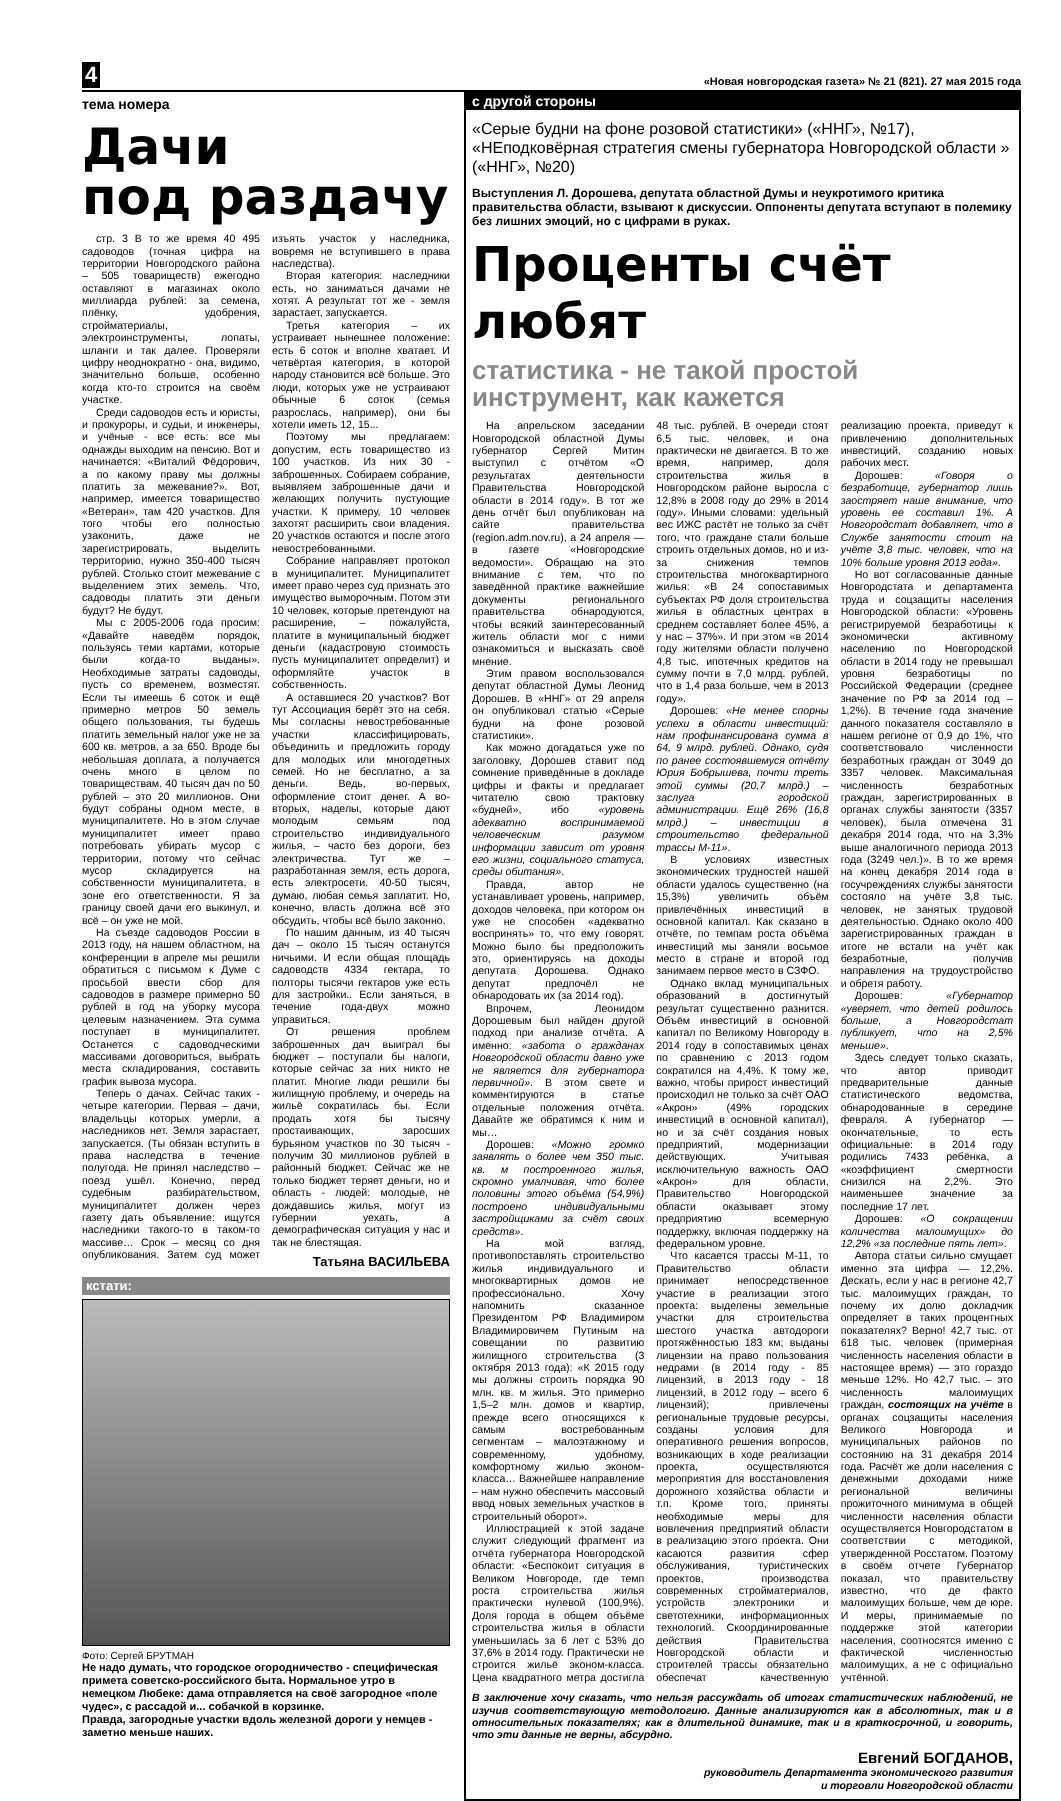4 «Новая новгородская газета» № 21 (821). 27 мая 2015 года
тема номера
Дачи
под раздачу
стр. 3 В то же время 40 495 садоводов (точная цифра на территории Новгородского района – 505 товариществ) ежегодно оставляют в магазинах около миллиарда рублей: за семена, плёнку, удобрения, стройматериалы, электроинструменты, лопаты, шланги и так далее. Проверяли цифру неоднократно - она, видимо, значительно больше, особенно когда кто-то строится на своём участке.
Среди садоводов есть и юристы, и прокуроры, и судьи, и инженеры, и учёные - все есть: все мы однажды выходим на пенсию. Вот и начинается: «Виталий Фёдорович, а по какому праву мы должны платить за межевание?». Вот, например, имеется товарищество «Ветеран», там 420 участков. Для того чтобы его полностью узаконить, даже не зарегистрировать, выделить территорию, нужно 350-400 тысяч рублей. Столько стоит межевание с выделением этих земель. Что, садоводы платить эти деньги будут? Не будут.
Мы с 2005-2006 года просим: «Давайте наведём порядок, пользуясь теми картами, которые были когда-то выданы». Необходимые затраты садоводы, пусть со временем, возместят. Если ты имеешь 6 соток и ещё примерно метров 50 земель общего пользования, ты будешь платить земельный налог уже не за 600 кв. метров, а за 650. Вроде бы небольшая доплата, а получается очень много в целом по товариществам. 40 тысяч дач по 50 рублей – это 20 миллионов. Они будут собраны одном месте, в муниципалитете. Но в этом случае муниципалитет имеет право потребовать убирать мусор с территории, потому что сейчас мусор складируется на собственности муниципалитета, в зоне его ответственности. Я за границу своей дачи его выкинул, и всё – он уже не мой.
На съезде садоводов России в 2013 году, на нашем областном, на конференции в апреле мы решили обратиться с письмом к Думе с просьбой ввести сбор для садоводов в размере примерно 50 рублей в год на уборку мусора целевым назначением. Эта сумма поступает в муниципалитет. Останется с садоводческими массивами договориться, выбрать места складирования, составить график вывоза мусора.
Теперь о дачах. Сейчас таких - четыре категории. Первая – дачи, владельцы которых умерли, а наследников нет. Земля зарастает, запускается. (Ты обязан вступить в права наследства в течение полугода. Не принял наследство – поезд ушёл. Конечно, перед судебным разбирательством, муниципалитет должен через газету дать объявление: ищутся наследники такого-то в таком-то массиве… Срок – месяц со дня опубликования. Затем суд может изъять участок у наследника, вовремя не вступившего в права наследства).
Вторая категория: наследники есть, но заниматься дачами не хотят. А результат тот же - земля зарастает, запускается.
Третья категория – их устраивает нынешнее положение: есть 6 соток и вполне хватает. И четвёртая категория, в которой народу становится всё больше. Это люди, которых уже не устраивают обычные 6 соток (семья разрослась, например), они бы хотели иметь 12, 15...
Поэтому мы предлагаем: допустим, есть товарищество из 100 участков. Из них 30 - заброшенных. Собираем собрание, выявляем заброшенные дачи и желающих получить пустующие участки. К примеру, 10 человек захотят расширить свои владения. 20 участков остаются и после этого невостребованными.
Собрание направляет протокол в муниципалитет. Муниципалитет имеет право через суд признать это имущество выморочным. Потом эти 10 человек, которые претендуют на расширение, – пожалуйста, платите в муниципальный бюджет деньги (кадастровую стоимость пусть муниципалитет определит) и оформляйте участок в собственность.
А оставшиеся 20 участков? Вот тут Ассоциация берёт это на себя. Мы согласны невостребованные участки классифицировать, объединить и предложить городу для молодых или многодетных семей. Но не бесплатно, а за деньги. Ведь, во-первых, оформление стоит денег. А во-вторых, наделы, которые дают молодым семьям под строительство индивидуального жилья, – часто без дороги, без электричества. Тут же – разработанная земля, есть дорога, есть электросети. 40-50 тысяч, думаю, любая семья заплатит. Но, конечно, власть должна всё это обсудить, чтобы всё было законно.
По нашим данным, из 40 тысяч дач – около 15 тысяч останутся ничьими. И если общая площадь садоводств 4334 гектара, то полторы тысячи гектаров уже есть для застройки.. Если заняться, в течение года-двух можно управиться.
От решения проблем заброшенных дач выиграл бы бюджет – поступали бы налоги, которые сейчас за них никто не платит. Многие люди решили бы жилищную проблему, и очередь на жильё сократилась бы. Если продать хотя бы тысячу простаивающих, заросших бурьяном участков по 30 тысяч - получим 30 миллионов рублей в районный бюджет. Сейчас же не только бюджет теряет деньги, но и область - людей: молодые, не дождавшись жилья, могут из губернии уехать, а демографическая ситуация у нас и так не блестящая.
Татьяна ВАСИЛЬЕВА
кстати:
Фото: Сергей БРУТМАН
Не надо думать, что городское огородничество - специфическая примета советско-российского быта. Нормальное утро в немецком Любеке: дама отправляется на своё загородное «поле чудес», с рассадой и... собачкой в корзинке.
Правда, загородные участки вдоль железной дороги у немцев - заметно меньше наших.
с другой стороны
«Серые будни на фоне розовой статистики» («ННГ», №17),
«НЕподковёрная стратегия смены губернатора Новгородской области » («ННГ», №20)
Выступления Л. Дорошева, депутата областной Думы и неукротимого критика правительства области, взывают к дискуссии. Оппоненты депутата вступают в полемику без лишних эмоций, но с цифрами в руках.
Проценты счёт любят
статистика - не такой простой
инструмент, как кажется
На апрельском заседании Новгородской областной Думы губернатор Сергей Митин выступил с отчётом «О результатах деятельности Правительства Новгородской области в 2014 году». В тот же день отчёт был опубликован на сайте правительства (region.adm.nov.ru), а 24 апреля — в газете «Новгородские ведомости». Обращаю на это внимание с тем, что по заведённой практике важнейшие документы регионального правительства обнародуются, чтобы всякий заинтересованный житель области мог с ними ознакомиться и высказать своё мнение.
Этим правом воспользовался депутат областной Думы Леонид Дорошев. В «ННГ» от 29 апреля он опубликовал статью «Серые будни на фоне розовой статистики».
Как можно догадаться уже по заголовку, Дорошев ставит под сомнение приведённые в докладе цифры и факты и предлагает читателю свою трактовку «будней», ибо «уровень адекватно воспринимаемой человеческим разумом информации зависит от уровня его жизни, социального статуса, среды обитания».
Правда, автор не устанавливает уровень, например, доходов человека, при котором он уже не способен «адекватно воспринять» то, что ему говорят. Можно было бы предположить это, ориентируясь на доходы депутата Дорошева. Однако депутат предпочёл не обнародовать их (за 2014 год).
Впрочем, Леонидом Дорошевым был найден другой подход при анализе отчёта. А именно: «забота о гражданах Новгородской области давно уже не является для губернатора первичной». В этом свете и комментируются в статье отдельные положения отчёта. Давайте же обратимся к ним и мы…
Дорошев: «Можно громко заявлять о более чем 350 тыс. кв. м построенного жилья, скромно умалчивая, что более половины этого объёма (54,9%) построено индивидуальными застройщиками за счёт своих средств».
На мой взгляд, противопоставлять строительство жилья индивидуального и многоквартирных домов не профессионально. Хочу напомнить сказанное Президентом РФ Владимиром Владимировичем Путиным на совещании по развитию жилищного строительства (3 октября 2013 года): «К 2015 году мы должны строить порядка 90 млн. кв. м жилья. Это примерно 1,5–2 млн. домов и квартир, прежде всего относящихся к самым востребованным сегментам – малоэтажному и современному, удобному, комфортному жилью эконом-класса… Важнейшее направление – нам нужно обеспечить массовый ввод новых земельных участков в строительный оборот».
Иллюстрацией к этой задаче служит следующий фрагмент из отчёта губернатора Новгородской области: «Беспокоит ситуация в Великом Новгороде, где темп роста строительства жилья практически нулевой (100,9%). Доля города в общем объёме строительства жилья в области уменьшилась за 6 лет с 53% до 37,6% в 2014 году. Практически не строится жильё эконом-класса. Цена квадратного метра достигла 48 тыс. рублей. В очереди стоят 6,5 тыс. человек, и она практически не двигается. В то же время, например, доля строительства жилья в Новгородском районе выросла с 12,8% в 2008 году до 29% в 2014 году». Иными словами: удельный вес ИЖС растёт не только за счёт того, что граждане стали больше строить отдельных домов, но и из-за снижения темпов строительства многоквартирного жилья: «В 24 сопоставимых субъектах РФ доля строительства жилья в областных центрах в среднем составляет более 45%, а у нас – 37%». И при этом «в 2014 году жителями области получено 4,8 тыс. ипотечных кредитов на сумму почти в 7,0 млрд. рублей, что в 1,4 раза больше, чем в 2013 году».
Дорошев: «Не менее спорны успехи в области инвестиций: нам профинансирована сумма в 64, 9 млрд. рублей. Однако, судя по ранее состоявшемуся отчёту Юрия Бобрышева, почти треть этой суммы (20,7 млрд.) – заслуга городской администрации. Ещё 26% (16,8 млрд.) – инвестиции в строительство федеральной трассы М-11».
В условиях известных экономических трудностей нашей области удалось существенно (на 15,3%) увеличить объём привлечённых инвестиций в основной капитал. Как сказано в отчёте, по темпам роста объёма инвестиций мы заняли восьмое место в стране и второй год занимаем первое место в СЗФО.
Однако вклад муниципальных образований в достигнутый результат существенно разнится. Объём инвестиций в основной капитал по Великому Новгороду в 2014 году в сопоставимых ценах по сравнению с 2013 годом сократился на 4,4%. К тому же, важно, чтобы прирост инвестиций происходил не только за счёт ОАО «Акрон» (49% городских инвестиций в основной капитал), но и за счёт создания новых предприятий, модернизации действующих. Учитывая исключительную важность ОАО «Акрон» для области, Правительство Новгородской области оказывает этому предприятию всемерную поддержку, включая поддержку на федеральном уровне.
Что касается трассы М-11, то Правительство области принимает непосредственное участие в реализации этого проекта: выделены земельные участки для строительства шестого участка автодороги протяжённостью 183 км; выданы лицензии на право пользования недрами (в 2014 году - 85 лицензий, в 2013 году - 18 лицензий, в 2012 году – всего 6 лицензий); привлечены региональные трудовые ресурсы, созданы условия для оперативного решения вопросов, возникающих в ходе реализации проекта, осуществляются мероприятия для восстановления дорожного хозяйства области и т.п. Кроме того, приняты необходимые меры для вовлечения предприятий области в реализацию этого проекта. Они касаются развития сфер обслуживания, туристических проектов, производства современных стройматериалов, устройств электроники и светотехники, информационных технологий. Скоординированные действия Правительства Новгородской области и строителей трассы обязательно обеспечат качественную реализацию проекта, приведут к привлечению дополнительных инвестиций, созданию новых рабочих мест.
Дорошев: «Говоря о безработице, губернатор лишь заостряет наше внимание, что уровень ее составил 1%. А Новгородстат добавляет, что в Службе занятости стоит на учёте 3,8 тыс. человек, что на 10% больше уровня 2013 года».
Но вот согласованные данные Новгородстата и департамента труда и соцзащиты населения Новгородской области: «Уровень регистрируемой безработицы к экономически активному населению по Новгородской области в 2014 году не превышал уровня безработицы по Российской Федерации (среднее значение по РФ за 2014 год – 1,2%). В течение года значение данного показателя составляло в нашем регионе от 0,9 до 1%, что соответствовало численности безработных граждан от 3049 до 3357 человек. Максимальная численность безработных граждан, зарегистрированных в органах службы занятости (3357 человек), была отмечена 31 декабря 2014 года, что на 3,3% выше аналогичного периода 2013 года (3249 чел.)». В то же время на конец декабря 2014 года в госучреждениях службы занятости состояло на учёте 3,8 тыс. человек, не занятых трудовой деятельностью. Однако около 400 зарегистрированных граждан в итоге не встали на учёт как безработные, получив направления на трудоустройство и обретя работу.
Дорошев: «Губернатор «уверяет, что детей родилось больше, а Новгородстат публикует, что на 2,5% меньше».
Здесь следует только сказать, что автор приводит предварительные данные статистического ведомства, обнародованные в середине февраля. А губернатор — окончательные, то есть официальные: в 2014 году родились 7433 ребёнка, а «коэффициент смертности снизился на 2,2%. Это наименьшее значение за последние 17 лет.
Дорошев: «О сокращении количества малоимущих» до 12,2% «за последние пять лет».
Автора статьи сильно смущает именно эта цифра — 12,2%. Дескать, если у нас в регионе 42,7 тыс. малоимущих граждан, то почему их долю докладчик определяет в таких процентных показателях? Верно! 42,7 тыс. от 618 тыс. человек (примерная численность населения области в настоящее время) — это гораздо меньше 12%. Но 42,7 тыс. – это численность малоимущих граждан, состоящих на учёте в органах соцзащиты населения Великого Новгорода и муниципальных районов по состоянию на 31 декабря 2014 года. Расчёт же доли населения с денежными доходами ниже региональной величины прожиточного минимума в общей численности населения области осуществляется Новгородстатом в соответствии с методикой, утвержденной Росстатом. Поэтому в своём отчете Губернатор показал, что правительству известно, что де факто малоимущих больше, чем де юре. И меры, принимаемые по поддержке этой категории населения, соотносятся именно с фактической численностью малоимущих, а не с официально учтённой.
В заключение хочу сказать, что нельзя рассуждать об итогах статистических наблюдений, не изучив соответствующую методологию. Данные анализируются как в абсолютных, так и в относительных показателях; как в длительной динамике, так и в краткосрочной, и говорить, что эти данные не верны, абсурдно.
Евгений БОГДАНОВ,
руководитель Департамента экономического развития
и торговли Новгородской области